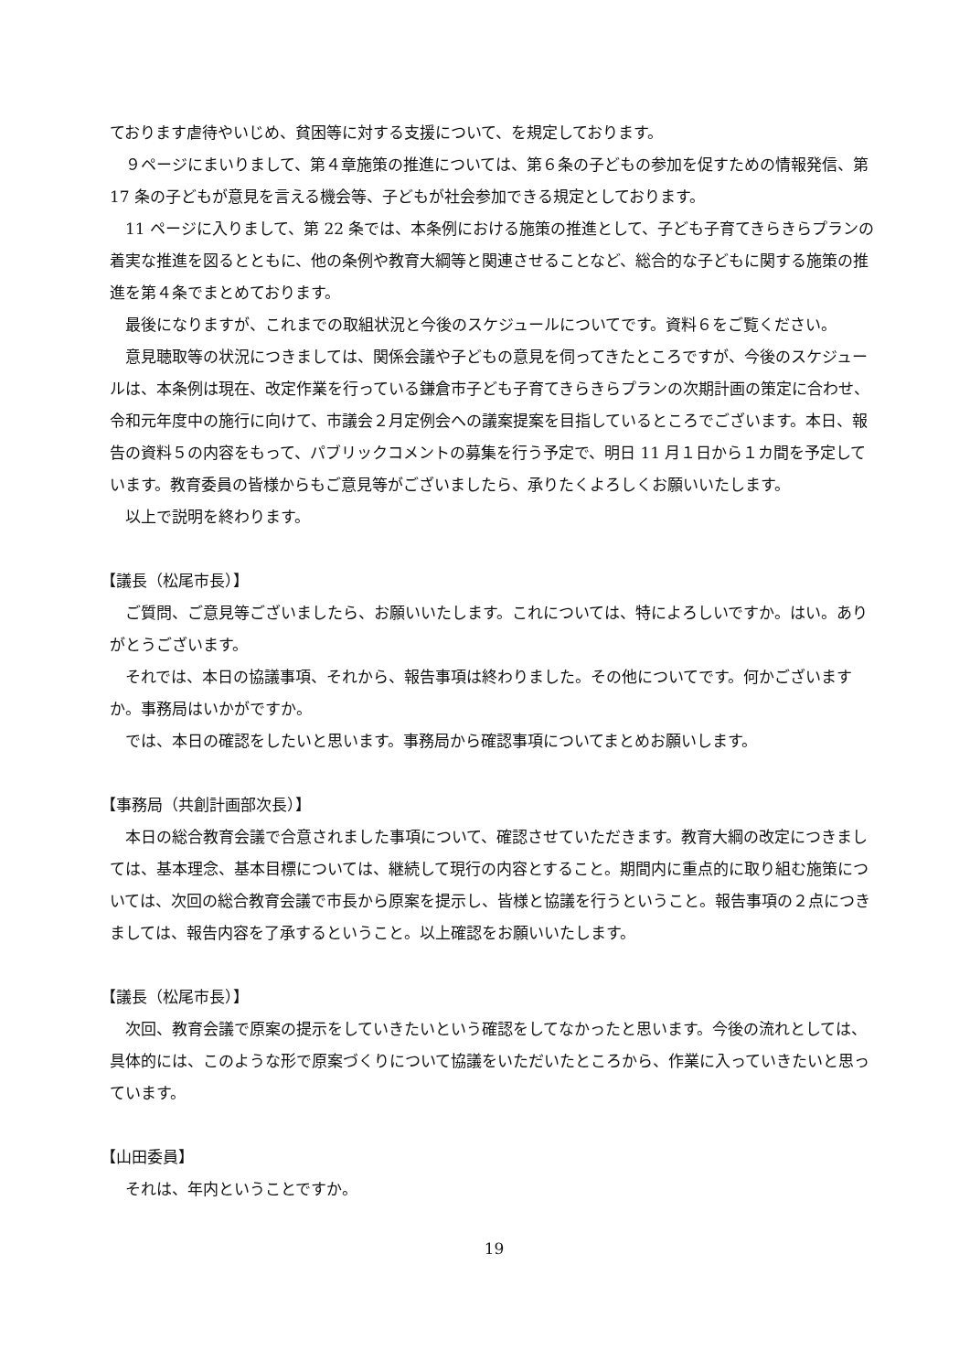ております虐待やいじめ、貧困等に対する支援について、を規定しております。
９ページにまいりまして、第４章施策の推進については、第６条の子どもの参加を促すための情報発信、第 17 条の子どもが意見を言える機会等、子どもが社会参加できる規定としております。
11 ページに入りまして、第 22 条では、本条例における施策の推進として、子ども子育てきらきらプランの着実な推進を図るとともに、他の条例や教育大綱等と関連させることなど、総合的な子どもに関する施策の推進を第４条でまとめております。
最後になりますが、これまでの取組状況と今後のスケジュールについてです。資料６をご覧ください。
意見聴取等の状況につきましては、関係会議や子どもの意見を伺ってきたところですが、今後のスケジュールは、本条例は現在、改定作業を行っている鎌倉市子ども子育てきらきらプランの次期計画の策定に合わせ、令和元年度中の施行に向けて、市議会２月定例会への議案提案を目指しているところでございます。本日、報告の資料５の内容をもって、パブリックコメントの募集を行う予定で、明日 11 月１日から１カ間を予定しています。教育委員の皆様からもご意見等がございましたら、承りたくよろしくお願いいたします。
以上で説明を終わります。
【議長（松尾市長）】
ご質問、ご意見等ございましたら、お願いいたします。これについては、特によろしいですか。はい。ありがとうございます。
それでは、本日の協議事項、それから、報告事項は終わりました。その他についてです。何かございますか。事務局はいかがですか。
では、本日の確認をしたいと思います。事務局から確認事項についてまとめお願いします。
【事務局（共創計画部次長）】
本日の総合教育会議で合意されました事項について、確認させていただきます。教育大綱の改定につきましては、基本理念、基本目標については、継続して現行の内容とすること。期間内に重点的に取り組む施策については、次回の総合教育会議で市長から原案を提示し、皆様と協議を行うということ。報告事項の２点につきましては、報告内容を了承するということ。以上確認をお願いいたします。
【議長（松尾市長）】
次回、教育会議で原案の提示をしていきたいという確認をしてなかったと思います。今後の流れとしては、具体的には、このような形で原案づくりについて協議をいただいたところから、作業に入っていきたいと思っています。
【山田委員】
それは、年内ということですか。
19